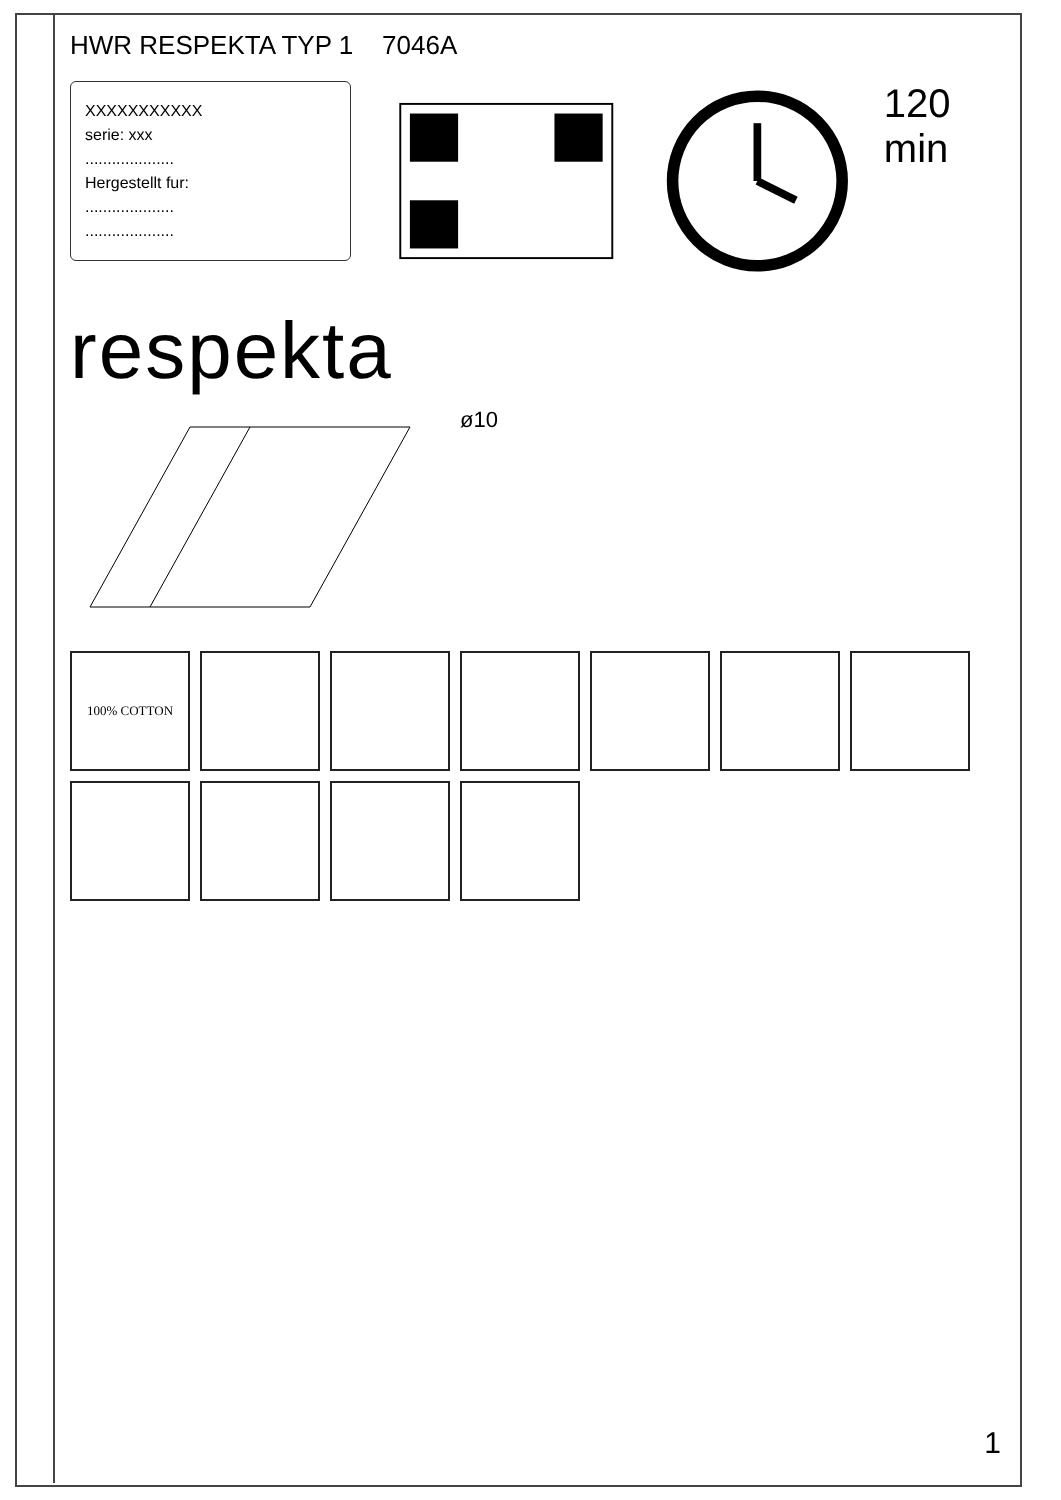HWR RESPEKTA TYP 1 7046A
XXXXXXXXXXX
serie: xxx
....................
Hergestellt fur:
....................
....................
120 min
respekta
ø10
100% COTTON
1